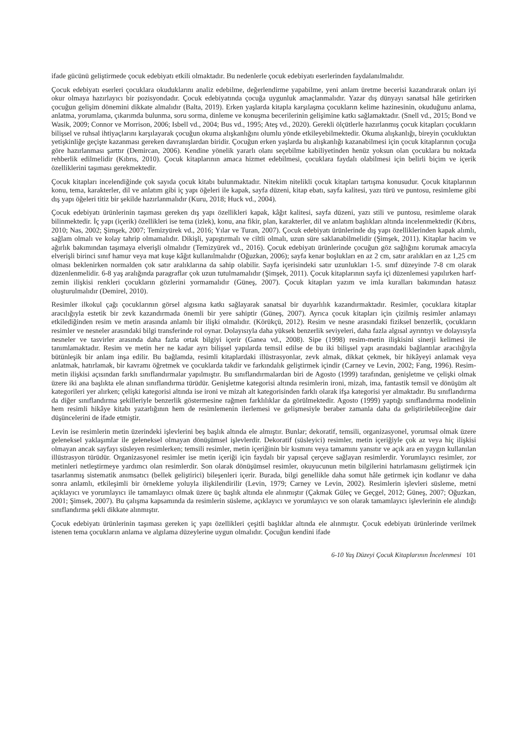ifade gücünü geliştirmede çocuk edebiyatı etkili olmaktadır. Bu nedenlerle çocuk edebiyatı eserlerinden faydalanılmalıdır.
Çocuk edebiyatı eserleri çocuklara okuduklarını analiz edebilme, değerlendirme yapabilme, yeni anlam üretme becerisi kazandırarak onları iyi okur olmaya hazırlayıcı bir pozisyondadır. Çocuk edebiyatında çocuğa uygunluk amaçlanmalıdır. Yazar dış dünyayı sanatsal hâle getirirken çocuğun gelişim dönemini dikkate almalıdır (Balta, 2019). Erken yaşlarda kitapla karşılaşma çocukların kelime hazinesinin, okuduğunu anlama, anlatma, yorumlama, çıkarımda bulunma, soru sorma, dinleme ve konuşma becerilerinin gelişimine katkı sağlamaktadır. (Snell vd., 2015; Bond ve Wasik, 2009; Connor ve Morrison, 2006; Isbell vd., 2004; Bus vd., 1995; Ateş vd., 2020). Gerekli ölçütlerle hazırlanmış çocuk kitapları çocukların bilişsel ve ruhsal ihtiyaçlarını karşılayarak çocuğun okuma alışkanlığını olumlu yönde etkileyebilmektedir. Okuma alışkanlığı, bireyin çocukluktan yetişkinliğe geçişte kazanması gereken davranışlardan biridir. Çocuğun erken yaşlarda bu alışkanlığı kazanabilmesi için çocuk kitaplarının çocuğa göre hazırlanması şarttır (Demircan, 2006). Kendine yönelik yararlı olanı seçebilme kabiliyetinden henüz yoksun olan çocuklara bu noktada rehberlik edilmelidir (Kıbrıs, 2010). Çocuk kitaplarının amaca hizmet edebilmesi, çocuklara faydalı olabilmesi için belirli biçim ve içerik özelliklerini taşıması gerekmektedir.
Çocuk kitapları incelendiğinde çok sayıda çocuk kitabı bulunmaktadır. Nitekim nitelikli çocuk kitapları tartışma konusudur. Çocuk kitaplarının konu, tema, karakterler, dil ve anlatım gibi iç yapı öğeleri ile kapak, sayfa düzeni, kitap ebatı, sayfa kalitesi, yazı türü ve puntosu, resimleme gibi dış yapı öğeleri titiz bir şekilde hazırlanmalıdır (Kuru, 2018; Huck vd., 2004).
Çocuk edebiyatı ürünlerinin taşıması gereken dış yapı özellikleri kapak, kâğıt kalitesi, sayfa düzeni, yazı stili ve puntosu, resimleme olarak bilinmektedir. İç yapı (içerik) özellikleri ise tema (izlek), konu, ana fikir, plan, karakterler, dil ve anlatım başlıkları altında incelenmektedir (Kıbrıs, 2010; Nas, 2002; Şimşek, 2007; Temizyürek vd., 2016; Yılar ve Turan, 2007). Çocuk edebiyatı ürünlerinde dış yapı özelliklerinden kapak alımlı, sağlam olmalı ve kolay tahrip olmamalıdır. Dikişli, yapıştırmalı ve ciltli olmalı, uzun süre saklanabilmelidir (Şimşek, 2011). Kitaplar hacim ve ağırlık bakımından taşımaya elverişli olmalıdır (Temizyürek vd., 2016). Çocuk edebiyatı ürünlerinde çocuğun göz sağlığını korumak amacıyla elverişli birinci sınıf hamur veya mat kuşe kâğıt kullanılmalıdır (Oğuzkan, 2006); sayfa kenar boşlukları en az 2 cm, satır aralıkları en az 1,25 cm olması beklenirken normalden çok satır aralıklarına da sahip olabilir. Sayfa içerisindeki satır uzunlukları 1-5. sınıf düzeyinde 7-8 cm olarak düzenlenmelidir. 6-8 yaş aralığında paragraflar çok uzun tutulmamalıdır (Şimşek, 2011). Çocuk kitaplarının sayfa içi düzenlemesi yapılırken harf-zemin ilişkisi renkleri çocukların gözlerini yormamalıdır (Güneş, 2007). Çocuk kitapları yazım ve imla kuralları bakımından hatasız oluşturulmalıdır (Demirel, 2010).
Resimler ilkokul çağı çocuklarının görsel algısına katkı sağlayarak sanatsal bir duyarlılık kazandırmaktadır. Resimler, çocuklara kitaplar aracılığıyla estetik bir zevk kazandırmada önemli bir yere sahiptir (Güneş, 2007). Ayrıca çocuk kitapları için çizilmiş resimler anlamayı etkilediğinden resim ve metin arasında anlamlı bir ilişki olmalıdır. (Körükçü, 2012). Resim ve nesne arasındaki fiziksel benzerlik, çocukların resimler ve nesneler arasındaki bilgi transferinde rol oynar. Dolayısıyla daha yüksek benzerlik seviyeleri, daha fazla algısal ayrıntıyı ve dolayısıyla nesneler ve tasvirler arasında daha fazla ortak bilgiyi içerir (Ganea vd., 2008). Sipe (1998) resim-metin ilişkisini sinerji kelimesi ile tanımlamaktadır. Resim ve metin her ne kadar ayrı bilişsel yapılarda temsil edilse de bu iki bilişsel yapı arasındaki bağlantılar aracılığıyla bütünleşik bir anlam inşa edilir. Bu bağlamda, resimli kitaplardaki illüstrasyonlar, zevk almak, dikkat çekmek, bir hikâyeyi anlamak veya anlatmak, hatırlamak, bir kavramı öğretmek ve çocuklarda takdir ve farkındalık geliştirmek içindir (Carney ve Levin, 2002; Fang, 1996). Resim-metin ilişkisi açısından farklı sınıflandırmalar yapılmıştır. Bu sınıflandırmalardan biri de Agosto (1999) tarafından, genişletme ve çelişki olmak üzere iki ana başlıkta ele alınan sınıflandırma türüdür. Genişletme kategorisi altında resimlerin ironi, mizah, ima, fantastik temsil ve dönüşüm alt kategorileri yer alırken; çelişki kategorisi altında ise ironi ve mizah alt kategorisinden farklı olarak ifşa kategorisi yer almaktadır. Bu sınıflandırma da diğer sınıflandırma şekilleriyle benzerlik göstermesine rağmen farklılıklar da görülmektedir. Agosto (1999) yaptığı sınıflandırma modelinin hem resimli hikâye kitabı yazarlığının hem de resimlemenin ilerlemesi ve gelişmesiyle beraber zamanla daha da geliştirilebileceğine dair düşüncelerini de ifade etmiştir.
Levin ise resimlerin metin üzerindeki işlevlerini beş başlık altında ele almıştır. Bunlar; dekoratif, temsili, organizasyonel, yorumsal olmak üzere geleneksel yaklaşımlar ile geleneksel olmayan dönüşümsel işlevlerdir. Dekoratif (süsleyici) resimler, metin içeriğiyle çok az veya hiç ilişkisi olmayan ancak sayfayı süsleyen resimlerken; temsili resimler, metin içeriğinin bir kısmını veya tamamını yansıtır ve açık ara en yaygın kullanılan illüstrasyon türüdür. Organizasyonel resimler ise metin içeriği için faydalı bir yapısal çerçeve sağlayan resimlerdir. Yorumlayıcı resimler, zor metinleri netleştirmeye yardımcı olan resimlerdir. Son olarak dönüşümsel resimler, okuyucunun metin bilgilerini hatırlamasını geliştirmek için tasarlanmış sistematik anımsatıcı (bellek geliştirici) bileşenleri içerir. Burada, bilgi genellikle daha somut hâle getirmek için kodlanır ve daha sonra anlamlı, etkileşimli bir örnekleme yoluyla ilişkilendirilir (Levin, 1979; Carney ve Levin, 2002). Resimlerin işlevleri süsleme, metni açıklayıcı ve yorumlayıcı ile tamamlayıcı olmak üzere üç başlık altında ele alınmıştır (Çakmak Güleç ve Geçgel, 2012; Güneş, 2007; Oğuzkan, 2001; Şimsek, 2007). Bu çalışma kapsamında da resimlerin süsleme, açıklayıcı ve yorumlayıcı ve son olarak tamamlayıcı işlevlerinin ele alındığı sınıflandırma şekli dikkate alınmıştır.
Çocuk edebiyatı ürünlerinin taşıması gereken iç yapı özellikleri çeşitli başlıklar altında ele alınmıştır. Çocuk edebiyatı ürünlerinde verilmek istenen tema çocukların anlama ve algılama düzeylerine uygun olmalıdır. Çocuğun kendini ifade
6-10 Yaş Düzeyi Çocuk Kitaplarının İncelenmesi 101